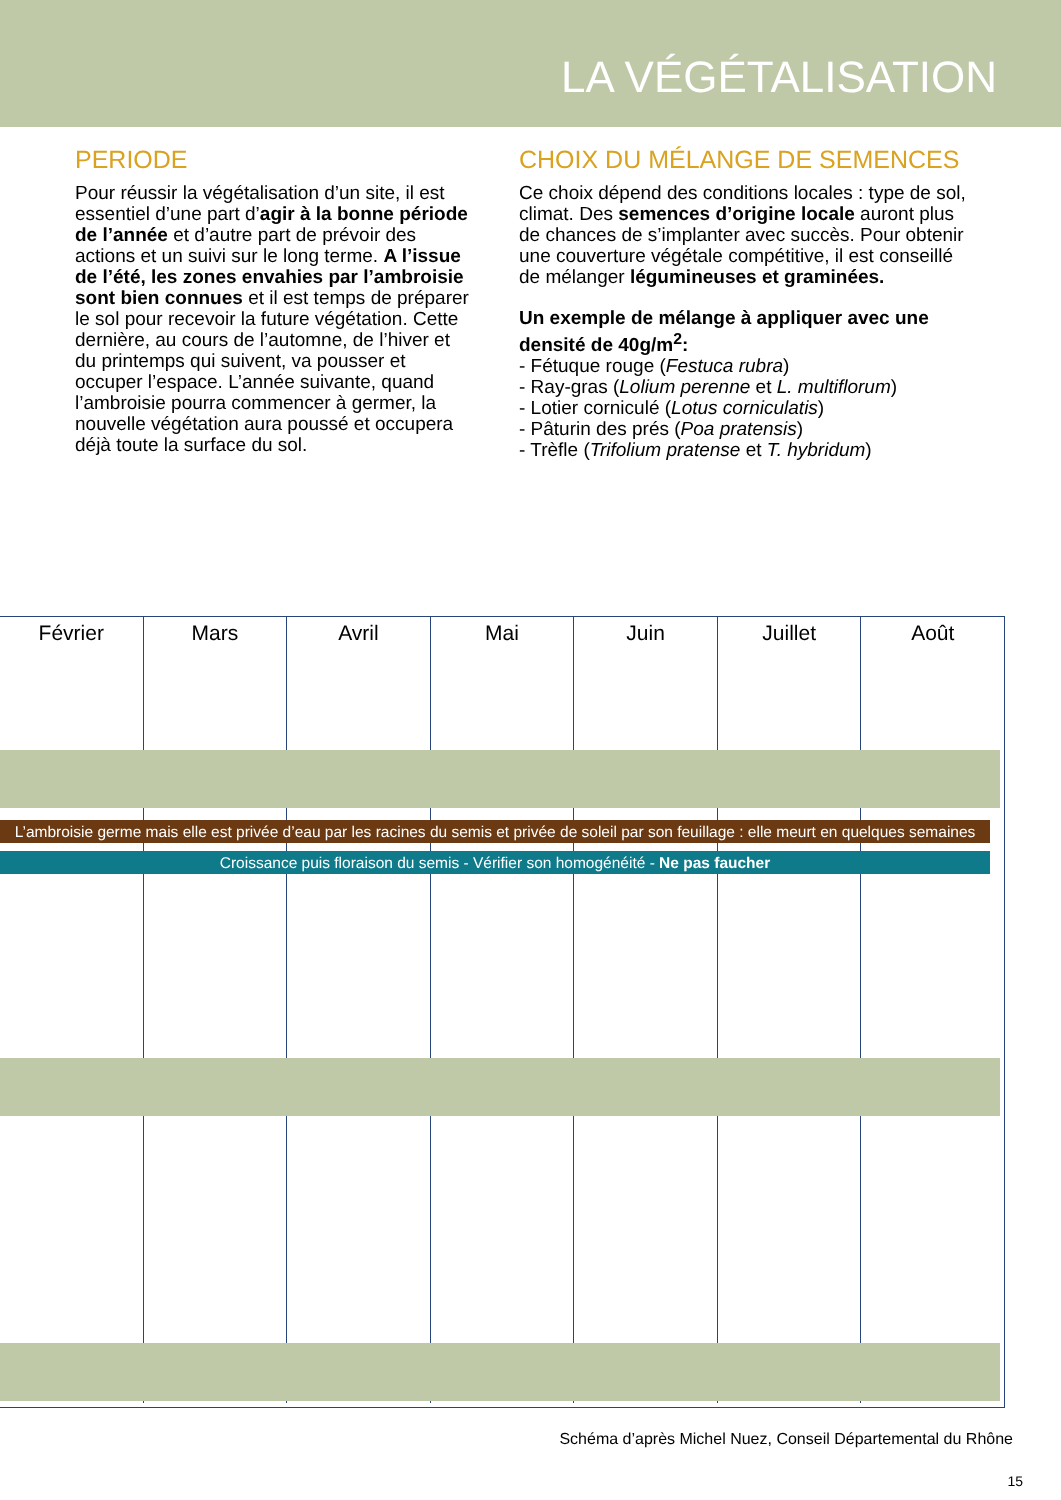LA VÉGÉTALISATION
PERIODE
Pour réussir la végétalisation d’un site, il est essentiel d’une part d’agir à la bonne période de l’année et d’autre part de prévoir des actions et un suivi sur le long terme. A l’issue de l’été, les zones envahies par l’ambroisie sont bien connues et il est temps de préparer le sol pour recevoir la future végétation. Cette dernière, au cours de l’automne, de l’hiver et du printemps qui suivent, va pousser et occuper l’espace. L’année suivante, quand l’ambroisie pourra commencer à germer, la nouvelle végétation aura poussé et occupera déjà toute la surface du sol.
CHOIX DU MÉLANGE DE SEMENCES
Ce choix dépend des conditions locales : type de sol, climat. Des semences d’origine locale auront plus de chances de s’implanter avec succès. Pour obtenir une couverture végétale compétitive, il est conseillé de mélanger légumineuses et graminées.
Un exemple de mélange à appliquer avec une densité de 40g/m<sup>2</sup>:
- Fétuque rouge (Festuca rubra)
- Ray-gras (Lolium perenne et L. multiflorum)
- Lotier corniculé (Lotus corniculatis)
- Pâturin des prés (Poa pratensis)
- Trèfle (Trifolium pratense et T. hybridum)
Février Mars Avril Mai Juin Juillet Août
L’ambroisie germe mais elle est privée d’eau par les racines du semis et privée de soleil par son feuillage : elle meurt en quelques semaines
Croissance puis floraison du semis - Vérifier son homogénéité - Ne pas faucher
Schéma d’après Michel Nuez, Conseil Départemental du Rhône
15